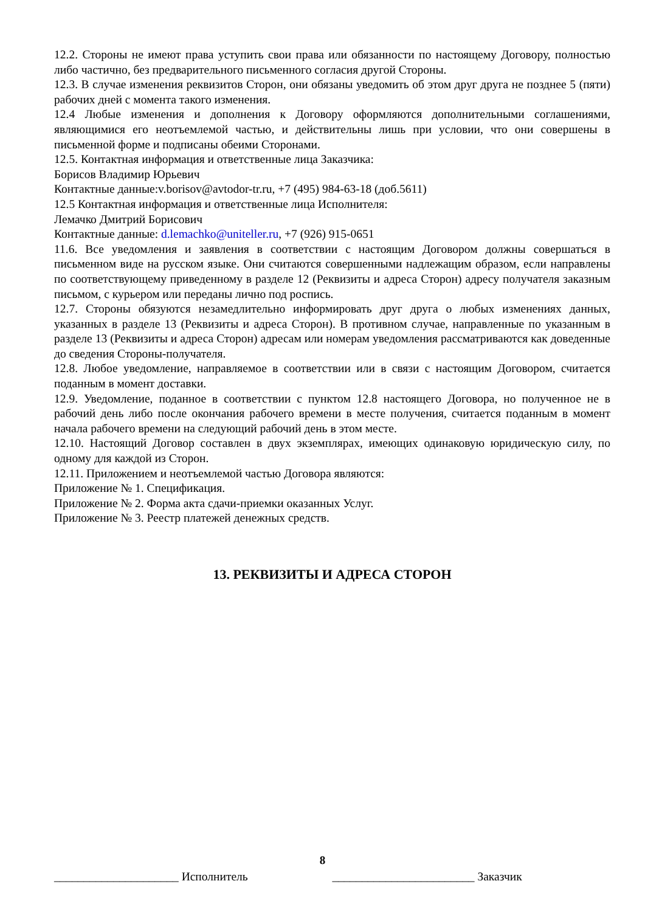12.2. Стороны не имеют права уступить свои права или обязанности по настоящему Договору, полностью либо частично, без предварительного письменного согласия другой Стороны.
12.3. В случае изменения реквизитов Сторон, они обязаны уведомить об этом друг друга не позднее 5 (пяти) рабочих дней с момента такого изменения.
12.4 Любые изменения и дополнения к Договору оформляются дополнительными соглашениями, являющимися его неотъемлемой частью, и действительны лишь при условии, что они совершены в письменной форме и подписаны обеими Сторонами.
12.5. Контактная информация и ответственные лица Заказчика:
Борисов Владимир Юрьевич
Контактные данные:v.borisov@avtodor-tr.ru, +7 (495) 984-63-18 (доб.5611)
12.5 Контактная информация и ответственные лица Исполнителя:
Лемачко Дмитрий Борисович
Контактные данные: d.lemachko@uniteller.ru, +7 (926) 915-0651
11.6. Все уведомления и заявления в соответствии с настоящим Договором должны совершаться в письменном виде на русском языке. Они считаются совершенными надлежащим образом, если направлены по соответствующему приведенному в разделе 12 (Реквизиты и адреса Сторон) адресу получателя заказным письмом, с курьером или переданы лично под роспись.
12.7. Стороны обязуются незамедлительно информировать друг друга о любых изменениях данных, указанных в разделе 13 (Реквизиты и адреса Сторон). В противном случае, направленные по указанным в разделе 13 (Реквизиты и адреса Сторон) адресам или номерам уведомления рассматриваются как доведенные до сведения Стороны-получателя.
12.8. Любое уведомление, направляемое в соответствии или в связи с настоящим Договором, считается поданным в момент доставки.
12.9. Уведомление, поданное в соответствии с пунктом 12.8 настоящего Договора, но полученное не в рабочий день либо после окончания рабочего времени в месте получения, считается поданным в момент начала рабочего времени на следующий рабочий день в этом месте.
12.10. Настоящий Договор составлен в двух экземплярах, имеющих одинаковую юридическую силу, по одному для каждой из Сторон.
12.11. Приложением и неотъемлемой частью Договора являются:
Приложение № 1. Спецификация.
Приложение № 2. Форма акта сдачи-приемки оказанных Услуг.
Приложение № 3. Реестр платежей денежных средств.
13. РЕКВИЗИТЫ И АДРЕСА СТОРОН
8
_____________________ Исполнитель ________________________ Заказчик